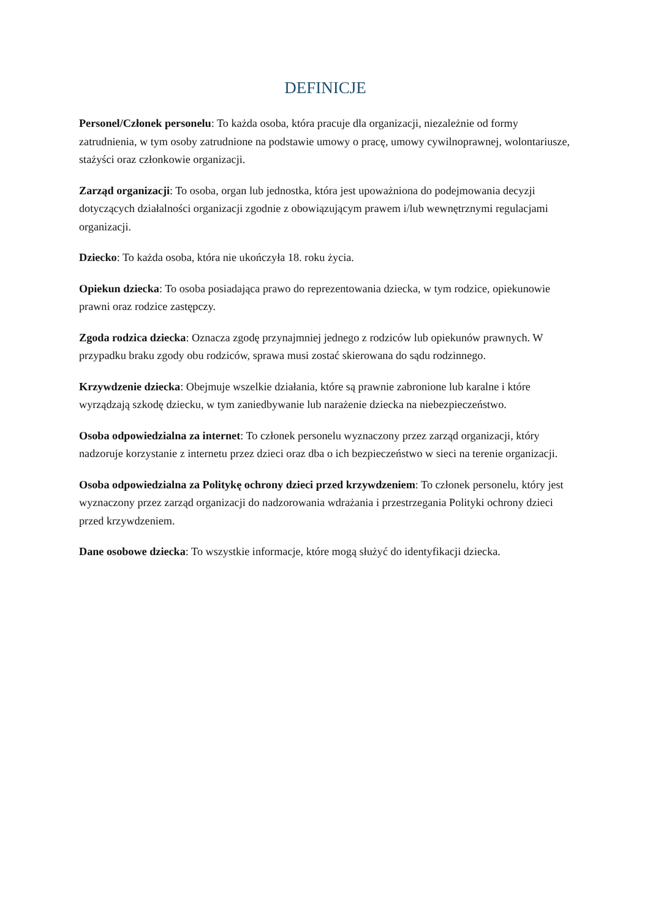DEFINICJE
Personel/Członek personelu: To każda osoba, która pracuje dla organizacji, niezależnie od formy zatrudnienia, w tym osoby zatrudnione na podstawie umowy o pracę, umowy cywilnoprawnej, wolontariusze, stażyści oraz członkowie organizacji.
Zarząd organizacji: To osoba, organ lub jednostka, która jest upoważniona do podejmowania decyzji dotyczących działalności organizacji zgodnie z obowiązującym prawem i/lub wewnętrznymi regulacjami organizacji.
Dziecko: To każda osoba, która nie ukończyła 18. roku życia.
Opiekun dziecka: To osoba posiadająca prawo do reprezentowania dziecka, w tym rodzice, opiekunowie prawni oraz rodzice zastępczy.
Zgoda rodzica dziecka: Oznacza zgodę przynajmniej jednego z rodziców lub opiekunów prawnych. W przypadku braku zgody obu rodziców, sprawa musi zostać skierowana do sądu rodzinnego.
Krzywdzenie dziecka: Obejmuje wszelkie działania, które są prawnie zabronione lub karalne i które wyrządzają szkodę dziecku, w tym zaniedbywanie lub narażenie dziecka na niebezpieczeństwo.
Osoba odpowiedzialna za internet: To członek personelu wyznaczony przez zarząd organizacji, który nadzoruje korzystanie z internetu przez dzieci oraz dba o ich bezpieczeństwo w sieci na terenie organizacji.
Osoba odpowiedzialna za Politykę ochrony dzieci przed krzywdzeniem: To członek personelu, który jest wyznaczony przez zarząd organizacji do nadzorowania wdrażania i przestrzegania Polityki ochrony dzieci przed krzywdzeniem.
Dane osobowe dziecka: To wszystkie informacje, które mogą służyć do identyfikacji dziecka.